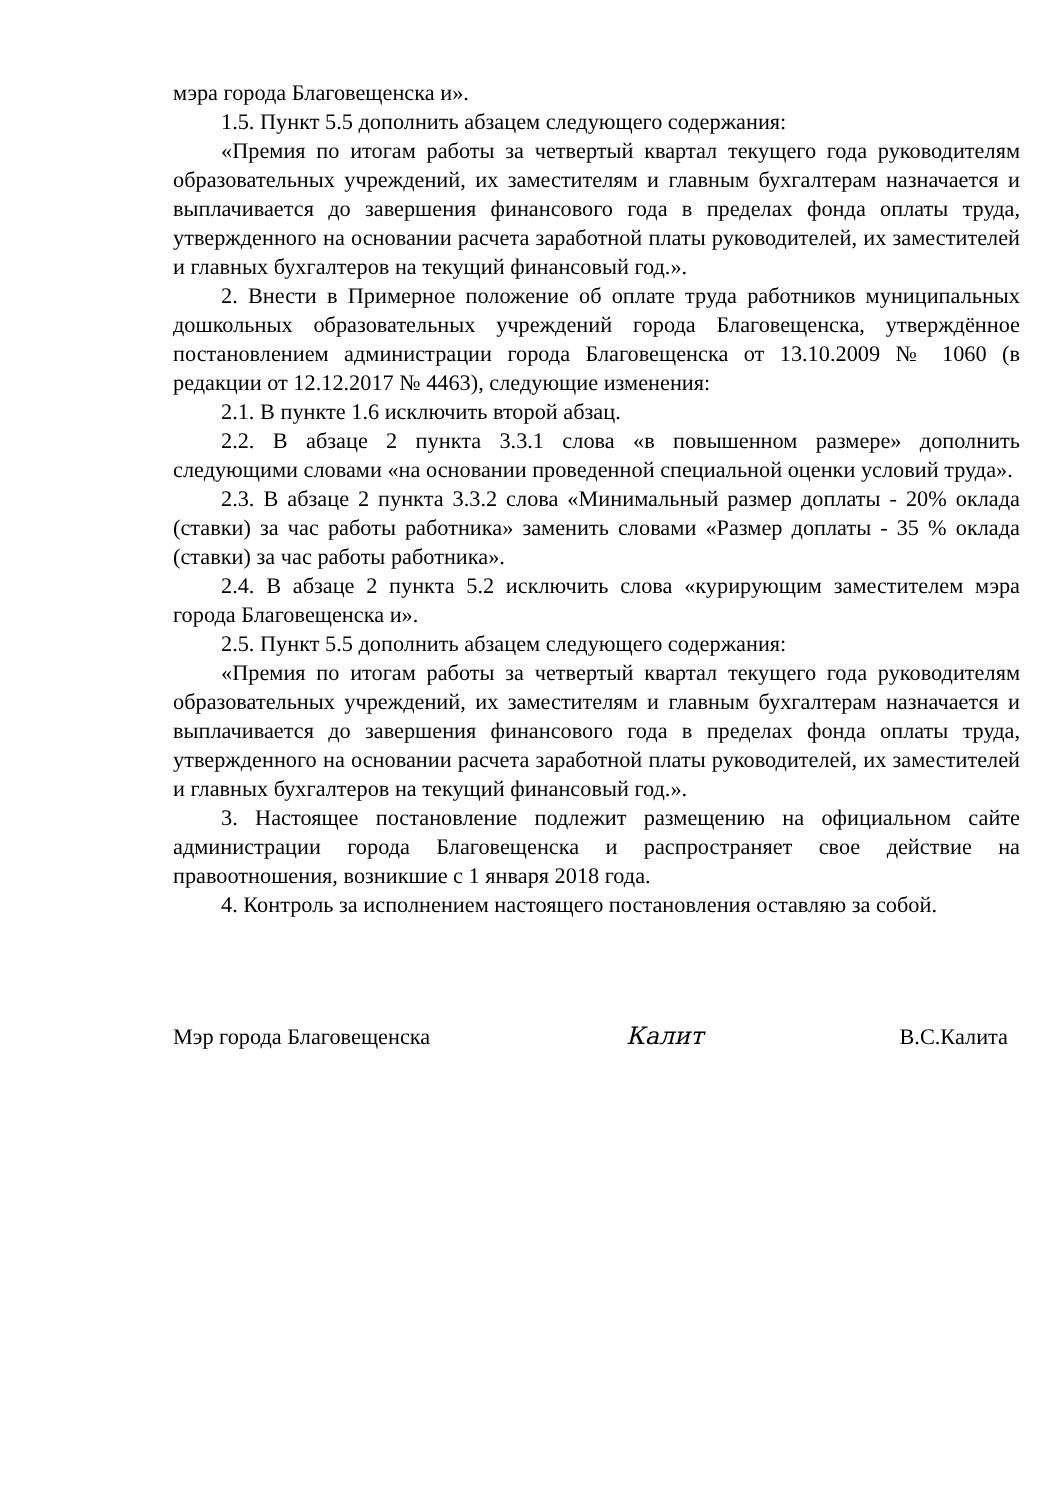мэра города Благовещенска и».
1.5. Пункт 5.5 дополнить абзацем следующего содержания:
«Премия по итогам работы за четвертый квартал текущего года руководителям образовательных учреждений, их заместителям и главным бухгалтерам назначается и выплачивается до завершения финансового года в пределах фонда оплаты труда, утвержденного на основании расчета заработной платы руководителей, их заместителей и главных бухгалтеров на текущий финансовый год.».
2. Внести в Примерное положение об оплате труда работников муниципальных дошкольных образовательных учреждений города Благовещенска, утверждённое постановлением администрации города Благовещенска от 13.10.2009 № 1060 (в редакции от 12.12.2017 № 4463), следующие изменения:
2.1. В пункте 1.6 исключить второй абзац.
2.2. В абзаце 2 пункта 3.3.1 слова «в повышенном размере» дополнить следующими словами «на основании проведенной специальной оценки условий труда».
2.3. В абзаце 2 пункта 3.3.2 слова «Минимальный размер доплаты - 20% оклада (ставки) за час работы работника» заменить словами «Размер доплаты - 35 % оклада (ставки) за час работы работника».
2.4. В абзаце 2 пункта 5.2 исключить слова «курирующим заместителем мэра города Благовещенска и».
2.5. Пункт 5.5 дополнить абзацем следующего содержания:
«Премия по итогам работы за четвертый квартал текущего года руководителям образовательных учреждений, их заместителям и главным бухгалтерам назначается и выплачивается до завершения финансового года в пределах фонда оплаты труда, утвержденного на основании расчета заработной платы руководителей, их заместителей и главных бухгалтеров на текущий финансовый год.».
3. Настоящее постановление подлежит размещению на официальном сайте администрации города Благовещенска и распространяет свое действие на правоотношения, возникшие с 1 января 2018 года.
4. Контроль за исполнением настоящего постановления оставляю за собой.
Мэр города Благовещенска Калит В.С.Калита